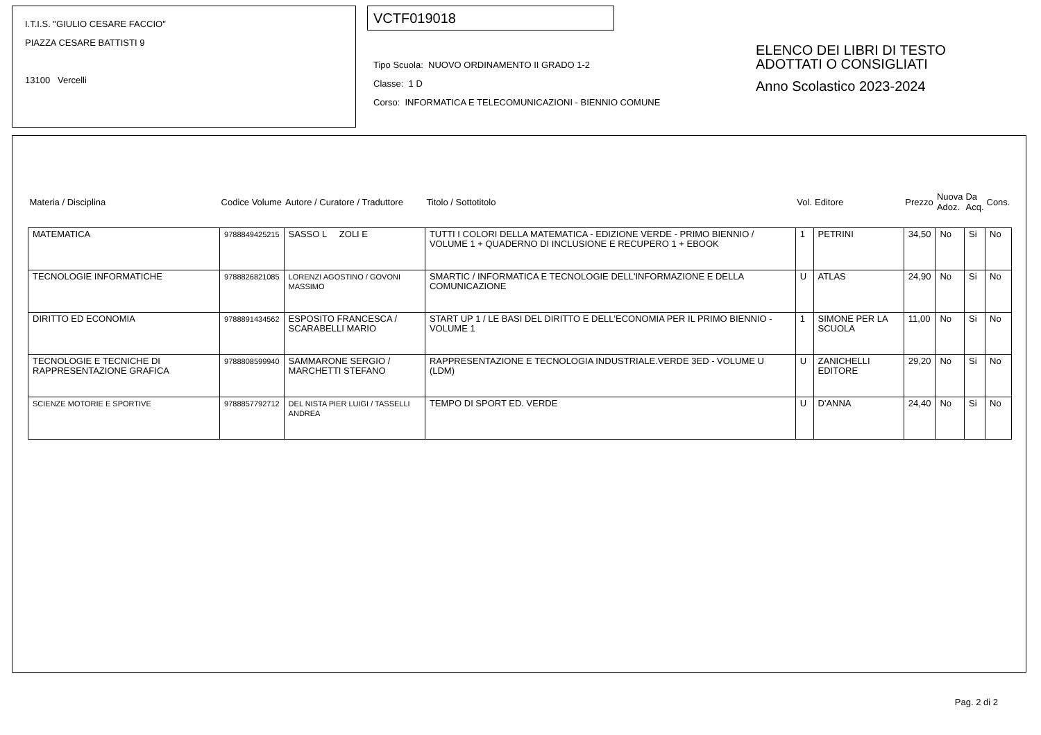I.T.I.S. "GIULIO CESARE FACCIO"
PIAZZA CESARE BATTISTI 9
13100 Vercelli
VCTF019018
Tipo Scuola: NUOVO ORDINAMENTO II GRADO 1-2
Classe: 1 D
Corso: INFORMATICA E TELECOMUNICAZIONI - BIENNIO COMUNE
ELENCO DEI LIBRI DI TESTO
ADOTTATI O CONSIGLIATI
Anno Scolastico 2023-2024
| Materia / Disciplina | Codice Volume | Autore / Curatore / Traduttore | Titolo / Sottotitolo | Vol. | Editore | Prezzo | Nuova Adoz. | Da Acq. | Cons. |
| --- | --- | --- | --- | --- | --- | --- | --- | --- | --- |
| MATEMATICA | 9788849425215 | SASSO L ZOLI E | TUTTI I COLORI DELLA MATEMATICA - EDIZIONE VERDE - PRIMO BIENNIO / VOLUME 1 + QUADERNO DI INCLUSIONE E RECUPERO 1 + EBOOK | 1 | PETRINI | 34,50 | No | Si | No |
| TECNOLOGIE INFORMATICHE | 9788826821085 | LORENZI AGOSTINO / GOVONI MASSIMO | SMARTIC / INFORMATICA E TECNOLOGIE DELL'INFORMAZIONE E DELLA COMUNICAZIONE | U | ATLAS | 24,90 | No | Si | No |
| DIRITTO ED ECONOMIA | 9788891434562 | ESPOSITO FRANCESCA / SCARABELLI MARIO | START UP 1 / LE BASI DEL DIRITTO E DELL'ECONOMIA PER IL PRIMO BIENNIO - VOLUME 1 | 1 | SIMONE PER LA SCUOLA | 11,00 | No | Si | No |
| TECNOLOGIE E TECNICHE DI RAPPRESENTAZIONE GRAFICA | 9788808599940 | SAMMARONE SERGIO / MARCHETTI STEFANO | RAPPRESENTAZIONE E TECNOLOGIA INDUSTRIALE.VERDE 3ED - VOLUME U (LDM) | U | ZANICHELLI EDITORE | 29,20 | No | Si | No |
| SCIENZE MOTORIE E SPORTIVE | 9788857792712 | DEL NISTA PIER LUIGI / TASSELLI ANDREA | TEMPO DI SPORT ED. VERDE | U | D'ANNA | 24,40 | No | Si | No |
Pag. 2 di 2